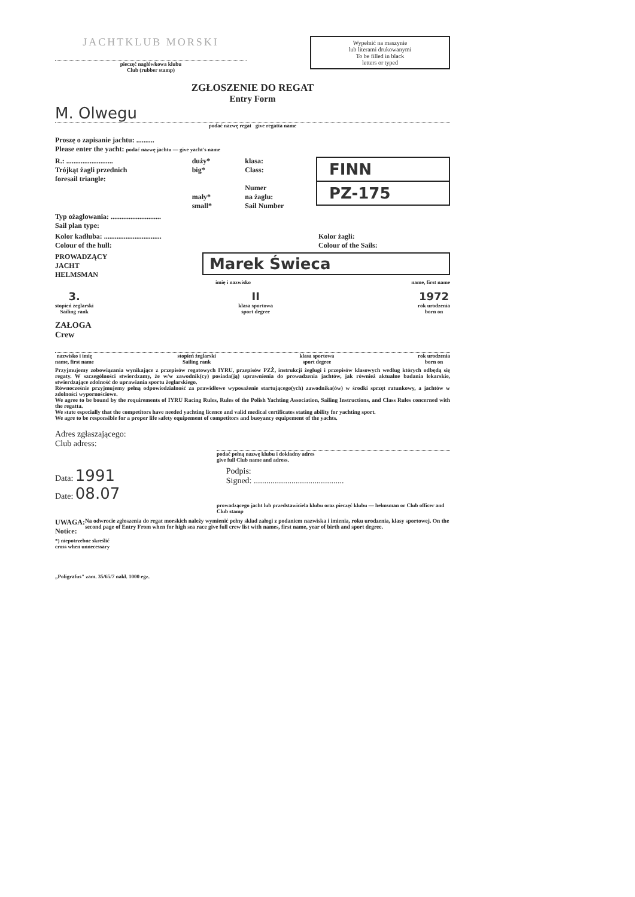JACHTKLUB MORSKI
pieczęć nagłówkowa klubu
Club (rubber stamp)
Wypełnić na maszynie
lub literami drukowanymi
To be filled in black
letters or typed
ZGŁOSZENIE DO REGAT
Entry Form
M. Olwegu
podać nazwę regat give regatta name
Proszę o zapisanie jachtu: ..........
Please enter the yacht: podać nazwę jachtu — give yacht's name
R.: ..........................
Trójkąt żagli przednich
foresail triangle:
duży*
big*
mały*
small*
klasa:
Class:
Numer
na żaglu:
Sail Number
FINN
PZ-175
Typ ożaglowania: ............................
Sail plan type:
Kolor kadłuba: ................................
Colour of the hull:
Kolor żagli:
Colour of the Sails:
PROWADZĄCY
JACHT
HELMSMAN
Marek Świeca
imię i nazwisko name, first name
3.
stopień żeglarski
Sailing rank
II
klasa sportowa
sport degree
1972
rok urodzenia
born on
ZAŁOGA
Crew
nazwisko i imię
name, first name
stopień żeglarski
Sailing rank
klasa sportowa
sport degree
rok urodzenia
born on
Przyjmujemy zobowiązania wynikające z przepisów regatowych IYRU, przepisów PZŻ, instrukcji żeglugi i przepisów klasowych według których odbędą się regaty. W szczególności stwierdzamy, że w/w zawodnik(cy) posiada(ją) uprawnienia do prowadzenia jachtów, jak również aktualne badania lekarskie, stwierdzające zdolność do uprawiania sportu żeglarskiego.
Równocześnie przyjmujemy pełną odpowiedzialność za prawidłowe wyposażenie startującego(ych) zawodnika(ów) w środki sprzęt ratunkowy, a jachtów w zdolności wypornościowe.
We agree to be bound by the requirements of IYRU Racing Rules, Rules of the Polish Yachting Association, Sailing Instructions, and Class Rules concerned with the regatta.
We state especially that the competitors have needed yachting licence and valid medical certificates stating ability for yachting sport.
We agre to be responsible for a proper life safety equipement of competitors and buoyancy equipement of the yachts.
Adres zgłaszającego:
Club adress:
podać pełną nazwę klubu i dokładny adres
give full Club name and adress.
Data: 1991
Date: 08.07
Podpis:
Signed: ...........................................
prowadzącego jacht lub przedstawiciela klubu oraz pieczęć klubu — helmsman or Club officer and Club stamp
UWAGA:
Notice:
Na odwrocie zgłoszenia do regat morskich należy wymienić pełny skład załogi z podaniem nazwiska i imienia, roku urodzenia, klasy sportowej. On the second page of Entry From when for high sea race give full crew list with names, first name, year of birth and sport degree.
*) niepotrzebne skreślić
cross when unnecessary
„Poligrafus" zam. 35/65/7 nakł. 1000 egz.